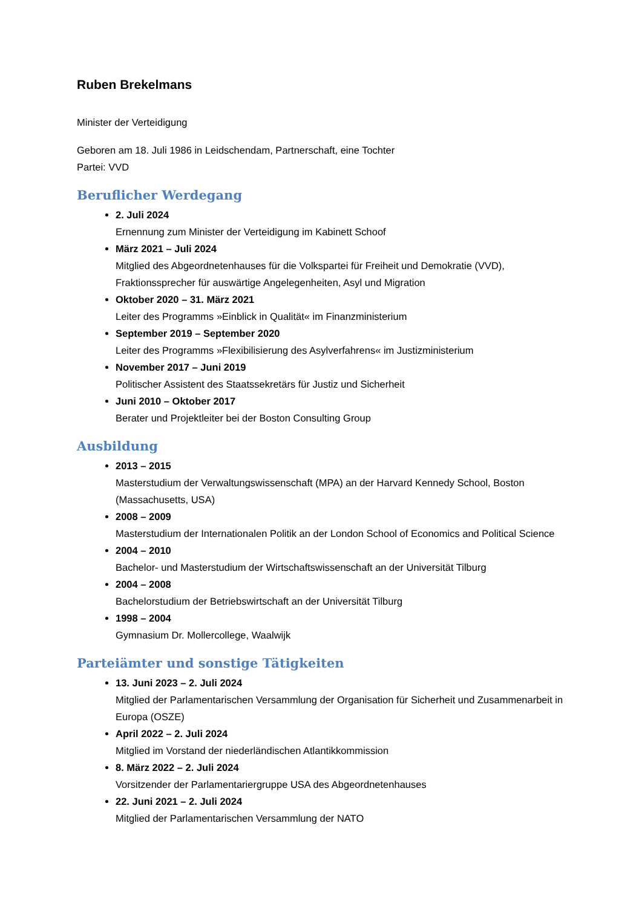Ruben Brekelmans
Minister der Verteidigung
Geboren am 18. Juli 1986 in Leidschendam, Partnerschaft, eine Tochter
Partei: VVD
Beruflicher Werdegang
2. Juli 2024
Ernennung zum Minister der Verteidigung im Kabinett Schoof
März 2021 – Juli 2024
Mitglied des Abgeordnetenhauses für die Volkspartei für Freiheit und Demokratie (VVD), Fraktionssprecher für auswärtige Angelegenheiten, Asyl und Migration
Oktober 2020 – 31. März 2021
Leiter des Programms »Einblick in Qualität« im Finanzministerium
September 2019 – September 2020
Leiter des Programms »Flexibilisierung des Asylverfahrens« im Justizministerium
November 2017 – Juni 2019
Politischer Assistent des Staatssekretärs für Justiz und Sicherheit
Juni 2010 – Oktober 2017
Berater und Projektleiter bei der Boston Consulting Group
Ausbildung
2013 – 2015
Masterstudium der Verwaltungswissenschaft (MPA) an der Harvard Kennedy School, Boston (Massachusetts, USA)
2008 – 2009
Masterstudium der Internationalen Politik an der London School of Economics and Political Science
2004 – 2010
Bachelor- und Masterstudium der Wirtschaftswissenschaft an der Universität Tilburg
2004 – 2008
Bachelorstudium der Betriebswirtschaft an der Universität Tilburg
1998 – 2004
Gymnasium Dr. Mollercollege, Waalwijk
Parteiämter und sonstige Tätigkeiten
13. Juni 2023 – 2. Juli 2024
Mitglied der Parlamentarischen Versammlung der Organisation für Sicherheit und Zusammenarbeit in Europa (OSZE)
April 2022 – 2. Juli 2024
Mitglied im Vorstand der niederländischen Atlantikkommission
8. März 2022 – 2. Juli 2024
Vorsitzender der Parlamentariergruppe USA des Abgeordnetenhauses
22. Juni 2021 – 2. Juli 2024
Mitglied der Parlamentarischen Versammlung der NATO